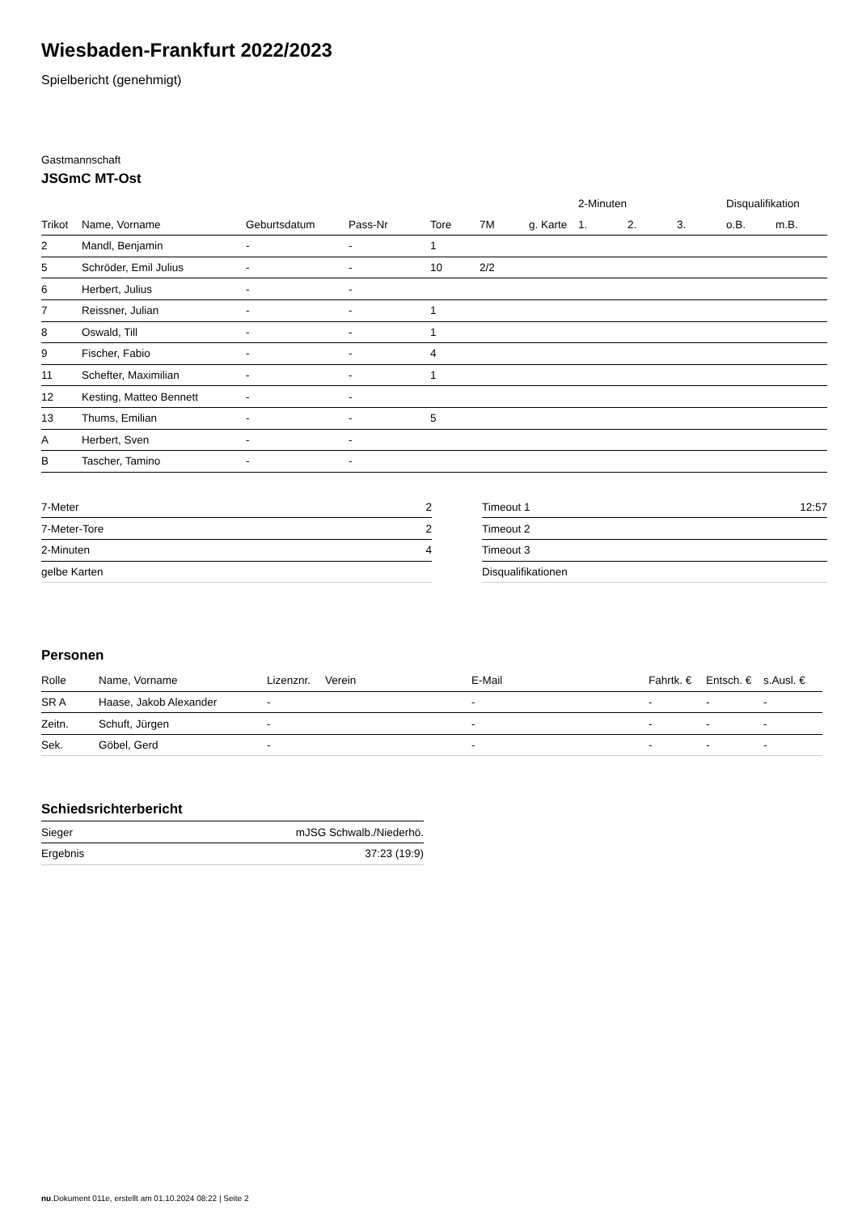Wiesbaden-Frankfurt 2022/2023
Spielbericht (genehmigt)
Gastmannschaft
JSGmC MT-Ost
| | | | | | | | | 2-Minuten | | | Disqualifikation | |
| --- | --- | --- | --- | --- | --- | --- | --- | --- | --- | --- | --- | --- |
| Trikot | Name, Vorname | Geburtsdatum | Pass-Nr | Tore | 7M | g. Karte | | 1. | 2. | 3. | o.B. | m.B. |
| 2 | Mandl, Benjamin | - | - | 1 | | | | | | | | |
| 5 | Schröder, Emil Julius | - | - | 10 | 2/2 | | | | | | | |
| 6 | Herbert, Julius | - | - | | | | | | | | | |
| 7 | Reissner, Julian | - | - | 1 | | | | | | | | |
| 8 | Oswald, Till | - | - | 1 | | | | | | | | |
| 9 | Fischer, Fabio | - | - | 4 | | | | | | | | |
| 11 | Schefter, Maximilian | - | - | 1 | | | | | | | | |
| 12 | Kesting, Matteo Bennett | - | - | | | | | | | | | |
| 13 | Thums, Emilian | - | - | 5 | | | | | | | | |
| A | Herbert, Sven | - | - | | | | | | | | | |
| B | Tascher, Tamino | - | - | | | | | | | | | |
| 7-Meter | 2 |
| 7-Meter-Tore | 2 |
| 2-Minuten | 4 |
| gelbe Karten | |
| Timeout 1 | 12:57 |
| Timeout 2 | |
| Timeout 3 | |
| Disqualifikationen | |
Personen
| Rolle | Name, Vorname | Lizenznr. | Verein | E-Mail | Fahrtk. € | Entsch. € | s.Ausl. € |
| --- | --- | --- | --- | --- | --- | --- | --- |
| SR A | Haase, Jakob Alexander | - | | - | - | - | - |
| Zeitn. | Schuft, Jürgen | - | | - | - | - | - |
| Sek. | Göbel, Gerd | - | | - | - | - | - |
Schiedsrichterbericht
| Sieger | mJSG Schwalb./Niederhö. |
| Ergebnis | 37:23 (19:9) |
nu.Dokument 011e, erstellt am 01.10.2024 08:22 | Seite 2